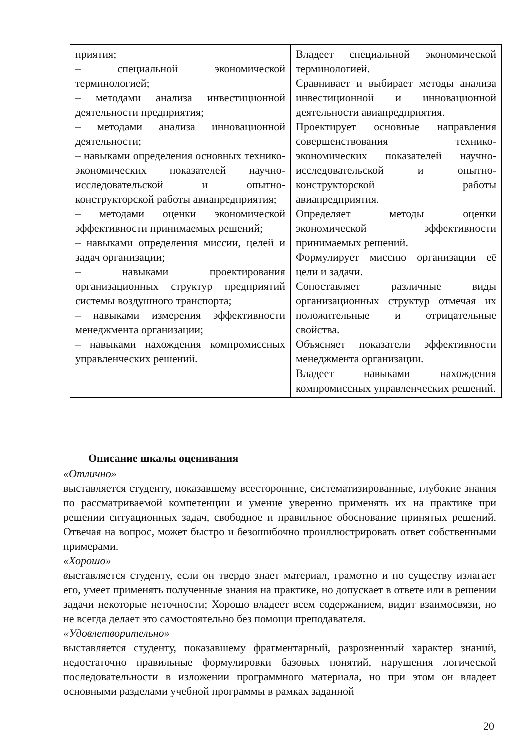| приятия; – специальной экономической терминологией; – методами анализа инвестиционной деятельности предприятия; – методами анализа инновационной деятельности; – навыками определения основных технико-экономических показателей научно-исследовательской и опытно-конструкторской работы авиапредприятия; – методами оценки экономической эффективности принимаемых решений; – навыками определения миссии, целей и задач организации; – навыками проектирования организационных структур предприятий системы воздушного транспорта; – навыками измерения эффективности менеджмента организации; – навыками нахождения компромиссных управленческих решений. | Владеет специальной экономической терминологией. Сравнивает и выбирает методы анализа инвестиционной и инновационной деятельности авиапредприятия. Проектирует основные направления совершенствования технико-экономических показателей научно-исследовательской и опытно-конструкторской работы авиапредприятия. Определяет методы оценки экономической эффективности принимаемых решений. Формулирует миссию организации её цели и задачи. Сопоставляет различные виды организационных структур отмечая их положительные и отрицательные свойства. Объясняет показатели эффективности менеджмента организации. Владеет навыками нахождения компромиссных управленческих решений. |
Описание шкалы оценивания
«Отлично»
выставляется студенту, показавшему всесторонние, систематизированные, глубокие знания по рассматриваемой компетенции и умение уверенно применять их на практике при решении ситуационных задач, свободное и правильное обоснование принятых решений. Отвечая на вопрос, может быстро и безошибочно проиллюстрировать ответ собственными примерами.
«Хорошо»
выставляется студенту, если он твердо знает материал, грамотно и по существу излагает его, умеет применять полученные знания на практике, но допускает в ответе или в решении задачи некоторые неточности; Хорошо владеет всем содержанием, видит взаимосвязи, но не всегда делает это самостоятельно без помощи преподавателя.
«Удовлетворительно»
выставляется студенту, показавшему фрагментарный, разрозненный характер знаний, недостаточно правильные формулировки базовых понятий, нарушения логической последовательности в изложении программного материала, но при этом он владеет основными разделами учебной программы в рамках заданной
20